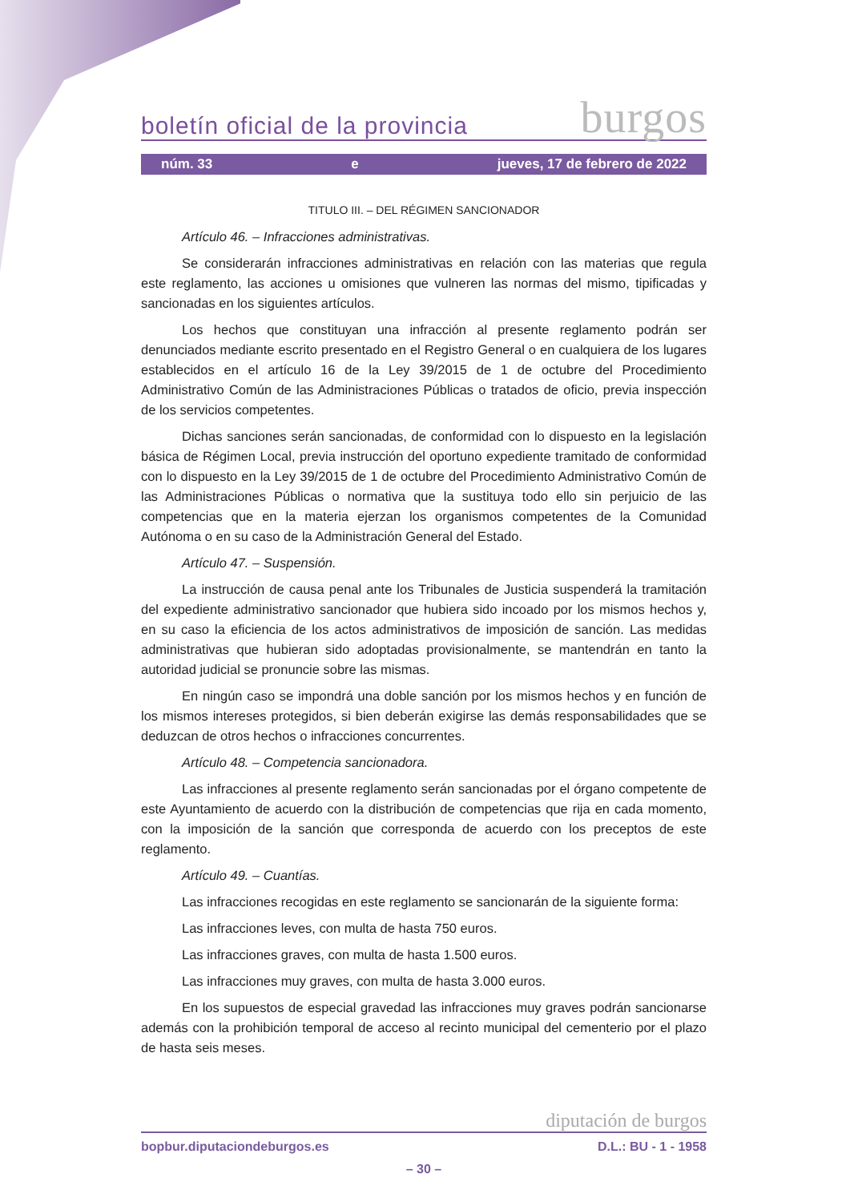boletín oficial de la provincia burgos
núm. 33 e jueves, 17 de febrero de 2022
TITULO III. – DEL RÉGIMEN SANCIONADOR
Artículo 46. – Infracciones administrativas.
Se considerarán infracciones administrativas en relación con las materias que regula este reglamento, las acciones u omisiones que vulneren las normas del mismo, tipificadas y sancionadas en los siguientes artículos.
Los hechos que constituyan una infracción al presente reglamento podrán ser denunciados mediante escrito presentado en el Registro General o en cualquiera de los lugares establecidos en el artículo 16 de la Ley 39/2015 de 1 de octubre del Procedimiento Administrativo Común de las Administraciones Públicas o tratados de oficio, previa inspección de los servicios competentes.
Dichas sanciones serán sancionadas, de conformidad con lo dispuesto en la legislación básica de Régimen Local, previa instrucción del oportuno expediente tramitado de conformidad con lo dispuesto en la Ley 39/2015 de 1 de octubre del Procedimiento Administrativo Común de las Administraciones Públicas o normativa que la sustituya todo ello sin perjuicio de las competencias que en la materia ejerzan los organismos competentes de la Comunidad Autónoma o en su caso de la Administración General del Estado.
Artículo 47. – Suspensión.
La instrucción de causa penal ante los Tribunales de Justicia suspenderá la tramitación del expediente administrativo sancionador que hubiera sido incoado por los mismos hechos y, en su caso la eficiencia de los actos administrativos de imposición de sanción. Las medidas administrativas que hubieran sido adoptadas provisionalmente, se mantendrán en tanto la autoridad judicial se pronuncie sobre las mismas.
En ningún caso se impondrá una doble sanción por los mismos hechos y en función de los mismos intereses protegidos, si bien deberán exigirse las demás responsabilidades que se deduzcan de otros hechos o infracciones concurrentes.
Artículo 48. – Competencia sancionadora.
Las infracciones al presente reglamento serán sancionadas por el órgano competente de este Ayuntamiento de acuerdo con la distribución de competencias que rija en cada momento, con la imposición de la sanción que corresponda de acuerdo con los preceptos de este reglamento.
Artículo 49. – Cuantías.
Las infracciones recogidas en este reglamento se sancionarán de la siguiente forma:
Las infracciones leves, con multa de hasta 750 euros.
Las infracciones graves, con multa de hasta 1.500 euros.
Las infracciones muy graves, con multa de hasta 3.000 euros.
En los supuestos de especial gravedad las infracciones muy graves podrán sancionarse además con la prohibición temporal de acceso al recinto municipal del cementerio por el plazo de hasta seis meses.
diputación de burgos
bopbur.diputaciondeburgos.es D.L.: BU - 1 - 1958
– 30 –